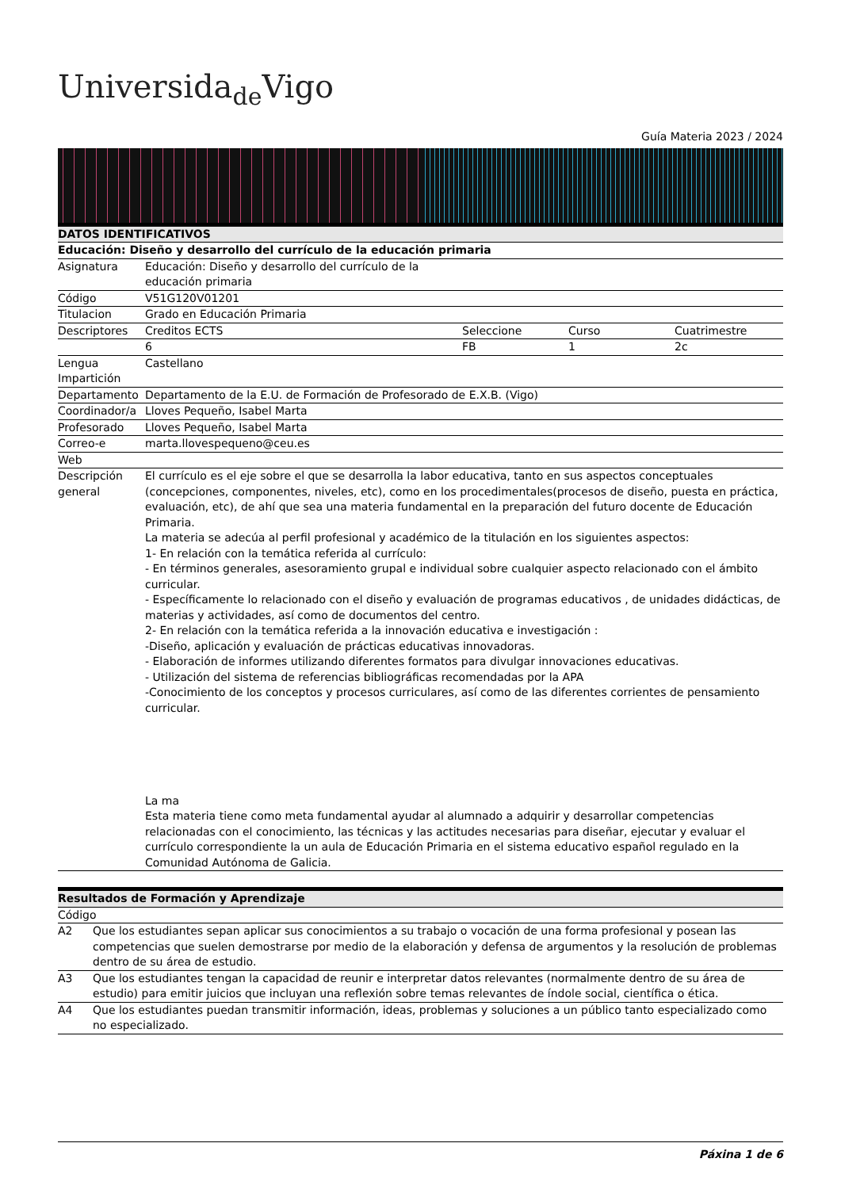Universida<sub>de</sub>Vigo
Guía Materia 2023 / 2024
| DATOS IDENTIFICATIVOS | | | | |
| --- | --- | --- | --- | --- |
| Educación: Diseño y desarrollo del currículo de la educación primaria | | | | |
| Asignatura | Educación: Diseño y desarrollo del currículo de la educación primaria | | | |
| Código | V51G120V01201 | | | |
| Titulacion | Grado en Educación Primaria | | | |
| Descriptores | Creditos ECTS | Seleccione | Curso | Cuatrimestre |
| | 6 | FB | 1 | 2c |
| Lengua Impartición | Castellano | | | |
| Departamento | Departamento de la E.U. de Formación de Profesorado de E.X.B. (Vigo) | | | |
| Coordinador/a | Lloves Pequeño, Isabel Marta | | | |
| Profesorado | Lloves Pequeño, Isabel Marta | | | |
| Correo-e | marta.llovespequeno@ceu.es | | | |
| Web | | | | |
| Descripción general | El currículo es el eje sobre el que se desarrolla la labor educativa, tanto en sus aspectos conceptuales (concepciones, componentes, niveles, etc), como en los procedimentales(procesos de diseño, puesta en práctica, evaluación, etc), de ahí que sea una materia fundamental en la preparación del futuro docente de Educación Primaria. La materia se adecúa al perfil profesional y académico de la titulación en los siguientes aspectos: 1- En relación con la temática referida al currículo: - En términos generales, asesoramiento grupal e individual sobre cualquier aspecto relacionado con el ámbito curricular. - Específicamente lo relacionado con el diseño y evaluación de programas educativos , de unidades didácticas, de materias y actividades, así como de documentos del centro. 2- En relación con la temática referida a la innovación educativa e investigación : -Diseño, aplicación y evaluación de prácticas educativas innovadoras. - Elaboración de informes utilizando diferentes formatos para divulgar innovaciones educativas. - Utilización del sistema de referencias bibliográficas recomendadas por la APA -Conocimiento de los conceptos y procesos curriculares, así como de las diferentes corrientes de pensamiento curricular. La ma Esta materia tiene como meta fundamental ayudar al alumnado a adquirir y desarrollar competencias relacionadas con el conocimiento, las técnicas y las actitudes necesarias para diseñar, ejecutar y evaluar el currículo correspondiente la un aula de Educación Primaria en el sistema educativo español regulado en la Comunidad Autónoma de Galicia. | | | |
| Resultados de Formación y Aprendizaje | |
| --- | --- |
| Código | |
| A2 | Que los estudiantes sepan aplicar sus conocimientos a su trabajo o vocación de una forma profesional y posean las competencias que suelen demostrarse por medio de la elaboración y defensa de argumentos y la resolución de problemas dentro de su área de estudio. |
| A3 | Que los estudiantes tengan la capacidad de reunir e interpretar datos relevantes (normalmente dentro de su área de estudio) para emitir juicios que incluyan una reflexión sobre temas relevantes de índole social, científica o ética. |
| A4 | Que los estudiantes puedan transmitir información, ideas, problemas y soluciones a un público tanto especializado como no especializado. |
Páxina 1 de 6